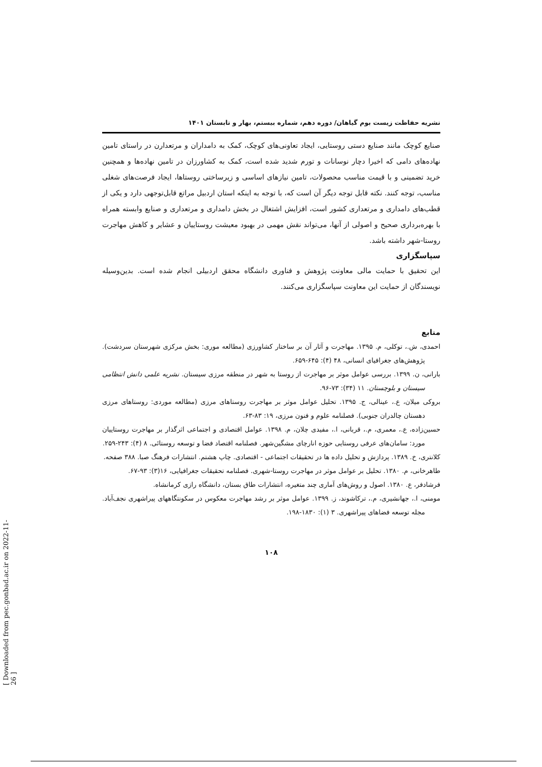نشریه حفاظت زیست بوم گیاهان/ دوره دهم، شماره بیستم، بهار و تابستان ۱۴۰۱
صنایع کوچک مانند صنایع دستی روستایی، ایجاد تعاونی‌های کوچک، کمک به دامداران و مرتعدارن در راستای تامین نهاده‌های دامی که اخیرا دچار نوسانات و تورم شدید شده است، کمک به کشاورزان در تامین نهاده‌ها و همچنین خرید تضمینی و با قیمت مناسب محصولات، تامین نیازهای اساسی و زیرساختی روستاها، ایجاد فرصت‌های شغلی مناسب، توجه کنند. نکته قابل توجه دیگر آن است که، با توجه به اینکه استان اردبیل مراتع قابل‌توجهی دارد و یکی از قطب‌های دامداری و مرتعداری کشور است، افزایش اشتغال در بخش دامداری و مرتعداری و صنایع وابسته همراه با بهره‌برداری صحیح و اصولی از آنها، می‌تواند نقش مهمی در بهبود معیشت روستاییان و عشایر و کاهش مهاجرت روستا-شهر داشته باشد.
سپاسگزاری
این تحقیق با حمایت مالی معاونت پژوهش و فناوری دانشگاه محقق اردبیلی انجام شده است. بدین‌وسیله نویسندگان از حمایت این معاونت سپاسگزاری می‌کنند.
منابع
احمدی، ش.، توکلی، م. ۱۳۹۵. مهاجرت و آثار آن بر ساختار کشاورزی (مطالعه موری: بخش مرکزی شهرستان سردشت). پژوهش‌های جغرافیای انسانی، ۴۸ (۴): ۶۴۵-۶۵۹.
بارانی، ن. ۱۳۹۹. بررسی عوامل موثر بر مهاجرت از روستا به شهر در منطقه مرزی سیستان. نشریه علمی دانش انتظامی سیستان و بلوچستان. ۱۱ (۳۴): ۷۳-۹۶.
بروکی میلان، ع.، عینالی، ج. ۱۳۹۵. تحلیل عوامل موثر بر مهاجرت روستاهای مرزی (مطالعه موردی: روستاهای مرزی دهستان چالدران جنوبی). فصلنامه علوم و فنون مرزی، ۱۹: ۸۳-۶۳.
حسین‌زاده، ع.، معمری، م.، قربانی، ا.، مفیدی چلان، م. ۱۳۹۸. عوامل اقتصادی و اجتماعی اثرگذار بر مهاجرت روستاییان مورد: سامان‌های عرفی روستایی حوزه انارچای مشگین‌شهر. فصلنامه اقتصاد فضا و توسعه روستائی. ۸ (۴): ۲۴۳-۲۵۹.
کلانتری، خ. ۱۳۸۹. پردازش و تحلیل داده ها در تحقیقات اجتماعی - اقتصادی. چاپ هشتم. انتشارات فرهنگ صبا. ۳۸۸ صفحه.
طاهرخانی، م. ۱۳۸۰. تحلیل بر عوامل موثر در مهاجرت روستا-شهری. فصلنامه تحقیقات جغرافیایی، ۱۶(۳): ۹۳-۶۷.
فرشادفر، ع. ۱۳۸۰. اصول و روش‌های آماری چند متغیره، انتشارات طاق بستان، دانشگاه رازی کرمانشاه.
مومنی، ا.، جهانشیری، م.، ترکاشوند، ز. ۱۳۹۹. عوامل موثر بر رشد مهاجرت معکوس در سکونتگاههای پیراشهری نجف‌آباد. مجله توسعه فضاهای پیراشهری. ۳ (۱): ۱۸۳۰-۱۹۸.
۱۰۸
[ Downloaded from pec.gonbad.ac.ir on 2022-11-26 ]